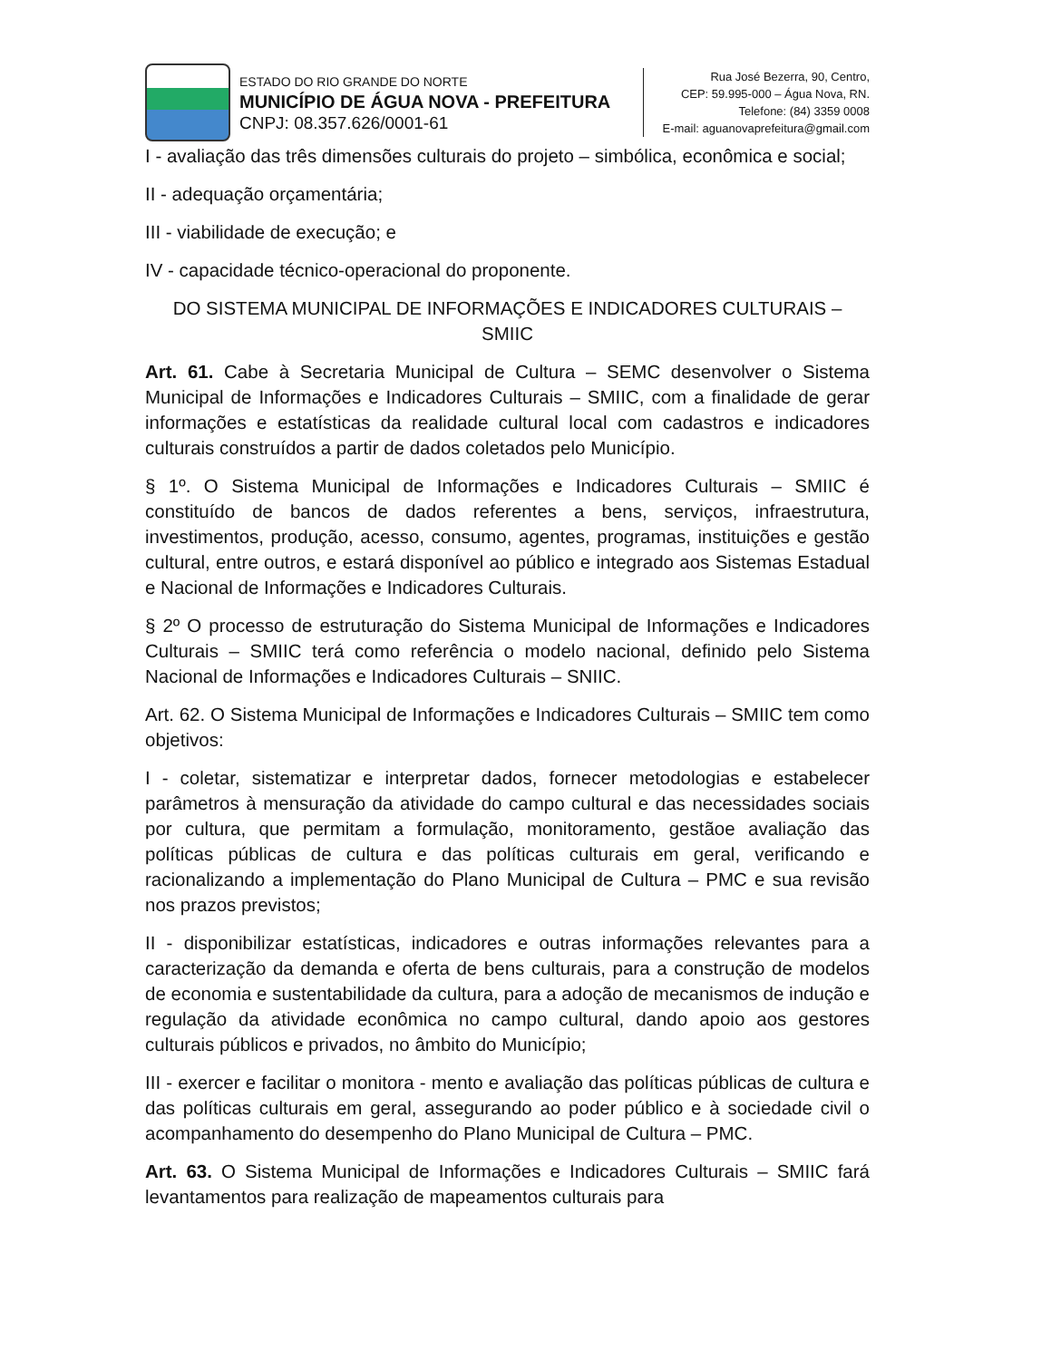ESTADO DO RIO GRANDE DO NORTE
MUNICÍPIO DE ÁGUA NOVA - PREFEITURA
CNPJ: 08.357.626/0001-61
Rua José Bezerra, 90, Centro,
CEP: 59.995-000 – Água Nova, RN.
Telefone: (84) 3359 0008
E-mail: aguanovaprefeitura@gmail.com
I - avaliação das três dimensões culturais do projeto – simbólica, econômica e social;
II - adequação orçamentária;
III - viabilidade de execução; e
IV - capacidade técnico-operacional do proponente.
DO SISTEMA MUNICIPAL DE INFORMAÇÕES E INDICADORES CULTURAIS – SMIIC
Art. 61. Cabe à Secretaria Municipal de Cultura – SEMC desenvolver o Sistema Municipal de Informações e Indicadores Culturais – SMIIC, com a finalidade de gerar informações e estatísticas da realidade cultural local com cadastros e indicadores culturais construídos a partir de dados coletados pelo Município.
§ 1º. O Sistema Municipal de Informações e Indicadores Culturais – SMIIC é constituído de bancos de dados referentes a bens, serviços, infraestrutura, investimentos, produção, acesso, consumo, agentes, programas, instituições e gestão cultural, entre outros, e estará disponível ao público e integrado aos Sistemas Estadual e Nacional de Informações e Indicadores Culturais.
§ 2º O processo de estruturação do Sistema Municipal de Informações e Indicadores Culturais – SMIIC terá como referência o modelo nacional, definido pelo Sistema Nacional de Informações e Indicadores Culturais – SNIIC.
Art. 62. O Sistema Municipal de Informações e Indicadores Culturais – SMIIC tem como objetivos:
I - coletar, sistematizar e interpretar dados, fornecer metodologias e estabelecer parâmetros à mensuração da atividade do campo cultural e das necessidades sociais por cultura, que permitam a formulação, monitoramento, gestãoe avaliação das políticas públicas de cultura e das políticas culturais em geral, verificando e racionalizando a implementação do Plano Municipal de Cultura – PMC e sua revisão nos prazos previstos;
II - disponibilizar estatísticas, indicadores e outras informações relevantes para a caracterização da demanda e oferta de bens culturais, para a construção de modelos de economia e sustentabilidade da cultura, para a adoção de mecanismos de indução e regulação da atividade econômica no campo cultural, dando apoio aos gestores culturais públicos e privados, no âmbito do Município;
III - exercer e facilitar o monitora - mento e avaliação das políticas públicas de cultura e das políticas culturais em geral, assegurando ao poder público e à sociedade civil o acompanhamento do desempenho do Plano Municipal de Cultura – PMC.
Art. 63. O Sistema Municipal de Informações e Indicadores Culturais – SMIIC fará levantamentos para realização de mapeamentos culturais para